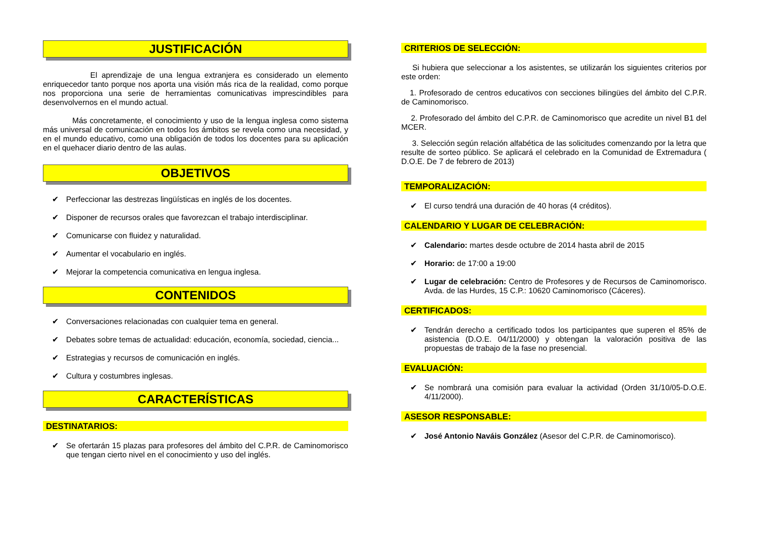JUSTIFICACIÓN
El aprendizaje de una lengua extranjera es considerado un elemento enriquecedor tanto porque nos aporta una visión más rica de la realidad, como porque nos proporciona una serie de herramientas comunicativas imprescindibles para desenvolvernos en el mundo actual.
Más concretamente, el conocimiento y uso de la lengua inglesa como sistema más universal de comunicación en todos los ámbitos se revela como una necesidad, y en el mundo educativo, como una obligación de todos los docentes para su aplicación en el quehacer diario dentro de las aulas.
OBJETIVOS
✔ Perfeccionar las destrezas lingüísticas en inglés de los docentes.
✔ Disponer de recursos orales que favorezcan el trabajo interdisciplinar.
✔ Comunicarse con fluidez y naturalidad.
✔ Aumentar el vocabulario en inglés.
✔ Mejorar la competencia comunicativa en lengua inglesa.
CONTENIDOS
✔ Conversaciones relacionadas con cualquier tema en general.
✔ Debates sobre temas de actualidad: educación, economía, sociedad, ciencia...
✔ Estrategias y recursos de comunicación en inglés.
✔ Cultura y costumbres inglesas.
CARACTERÍSTICAS
DESTINATARIOS:
✔ Se ofertarán 15 plazas para profesores del ámbito del C.P.R. de Caminomorisco que tengan cierto nivel en el conocimiento y uso del inglés.
CRITERIOS DE SELECCIÓN:
Si hubiera que seleccionar a los asistentes, se utilizarán los siguientes criterios por este orden:
1. Profesorado de centros educativos con secciones bilingües del ámbito del C.P.R. de Caminomorisco.
2. Profesorado del ámbito del C.P.R. de Caminomorisco que acredite un nivel B1 del MCER.
3. Selección según relación alfabética de las solicitudes comenzando por la letra que resulte de sorteo público. Se aplicará el celebrado en la Comunidad de Extremadura ( D.O.E. De 7 de febrero de 2013)
TEMPORALIZACIÓN:
✔ El curso tendrá una duración de 40 horas (4 créditos).
CALENDARIO Y LUGAR DE CELEBRACIÓN:
✔ Calendario: martes desde octubre de 2014 hasta abril de 2015
✔ Horario: de 17:00 a 19:00
✔ Lugar de celebración: Centro de Profesores y de Recursos de Caminomorisco. Avda. de las Hurdes, 15 C.P.: 10620 Caminomorisco (Cáceres).
CERTIFICADOS:
✔ Tendrán derecho a certificado todos los participantes que superen el 85% de asistencia (D.O.E. 04/11/2000) y obtengan la valoración positiva de las propuestas de trabajo de la fase no presencial.
EVALUACIÓN:
✔ Se nombrará una comisión para evaluar la actividad (Orden 31/10/05-D.O.E. 4/11/2000).
ASESOR RESPONSABLE:
✔ José Antonio Naváis González (Asesor del C.P.R. de Caminomorisco).